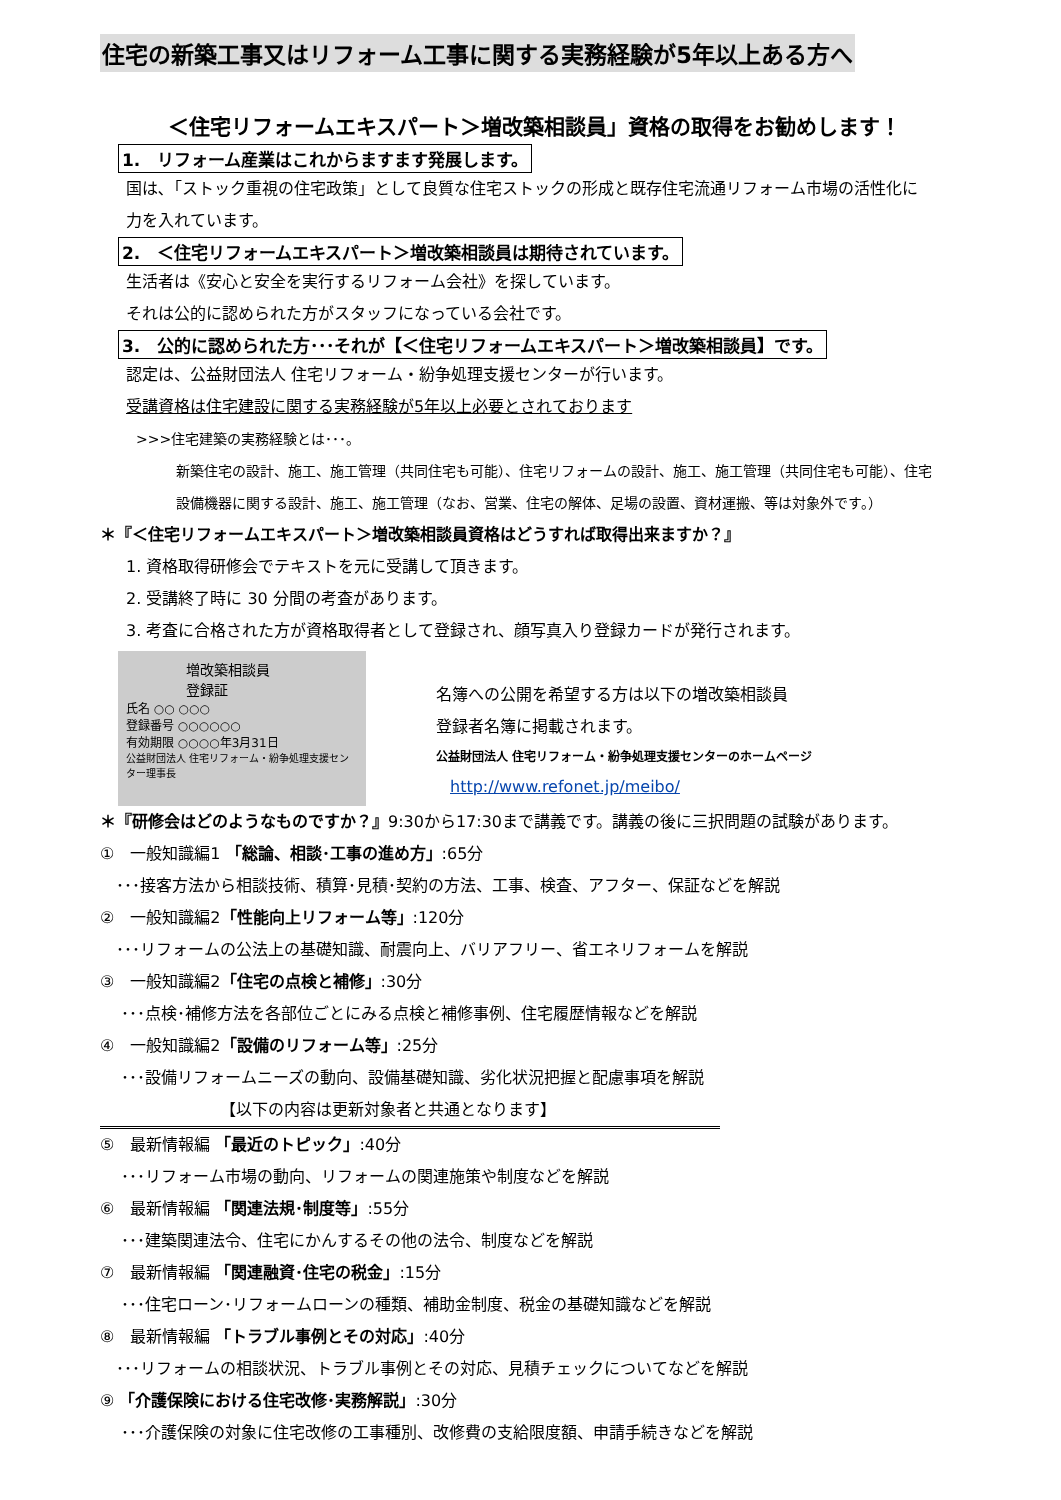住宅の新築工事又はリフォーム工事に関する実務経験が5年以上ある方へ
＜住宅リフォームエキスパート＞増改築相談員」資格の取得をお勧めします！
1.　リフォーム産業はこれからますます発展します。
国は､「ストック重視の住宅政策」として良質な住宅ストックの形成と既存住宅流通リフォーム市場の活性化に
力を入れています。
2.　＜住宅リフォームエキスパート＞増改築相談員は期待されています。
生活者は《安心と安全を実行するリフォーム会社》を探しています。
それは公的に認められた方がスタッフになっている会社です。
3.　公的に認められた方･･･それが【＜住宅リフォームエキスパート＞増改築相談員】です。
認定は、公益財団法人 住宅リフォーム・紛争処理支援センターが行います。
受講資格は住宅建設に関する実務経験が5年以上必要とされております
>>>住宅建築の実務経験とは･･･。
新築住宅の設計、施工、施工管理（共同住宅も可能）、住宅リフォームの設計、施工、施工管理（共同住宅も可能）、住宅
設備機器に関する設計、施工、施工管理（なお、営業、住宅の解体、足場の設置、資材運搬、等は対象外です。）
＊『＜住宅リフォームエキスパート＞増改築相談員資格はどうすれば取得出来ますか？』
1. 資格取得研修会でテキストを元に受講して頂きます。
2. 受講終了時に 30 分間の考査があります。
3. 考査に合格された方が資格取得者として登録され、顔写真入り登録カードが発行されます。
増改築相談員
登録証
氏名 ○○ ○○○
登録番号 ○○○○○○
有効期限 ○○○○年3月31日
公益財団法人 住宅リフォーム・紛争処理支援センター理事長
名簿への公開を希望する方は以下の増改築相談員
登録者名簿に掲載されます。
公益財団法人 住宅リフォーム・紛争処理支援センターのホームページ
http://www.refonet.jp/meibo/
＊『研修会はどのようなものですか？』9:30から17:30まで講義です。講義の後に三択問題の試験があります。
①　一般知識編1 「総論、相談･工事の進め方」:65分
　･･･接客方法から相談技術、積算･見積･契約の方法、工事、検査、アフター、保証などを解説
②　一般知識編2「性能向上リフォーム等」:120分
　･･･リフォームの公法上の基礎知識、耐震向上、バリアフリー、省エネリフォームを解説
③　一般知識編2「住宅の点検と補修」:30分
　 ･･･点検･補修方法を各部位ごとにみる点検と補修事例、住宅履歴情報などを解説
④　一般知識編2「設備のリフォーム等」:25分
　 ･･･設備リフォームニーズの動向、設備基礎知識、劣化状況把握と配慮事項を解説
【以下の内容は更新対象者と共通となります】
⑤　最新情報編 「最近のトピック」:40分
　 ･･･リフォーム市場の動向、リフォームの関連施策や制度などを解説
⑥　最新情報編 「関連法規･制度等」:55分
　 ･･･建築関連法令、住宅にかんするその他の法令、制度などを解説
⑦　最新情報編 「関連融資･住宅の税金」:15分
　 ･･･住宅ローン･リフォームローンの種類、補助金制度、税金の基礎知識などを解説
⑧　最新情報編 「トラブル事例とその対応」:40分
　･･･リフォームの相談状況、トラブル事例とその対応、見積チェックについてなどを解説
⑨ 「介護保険における住宅改修･実務解説」:30分
　 ･･･介護保険の対象に住宅改修の工事種別、改修費の支給限度額、申請手続きなどを解説